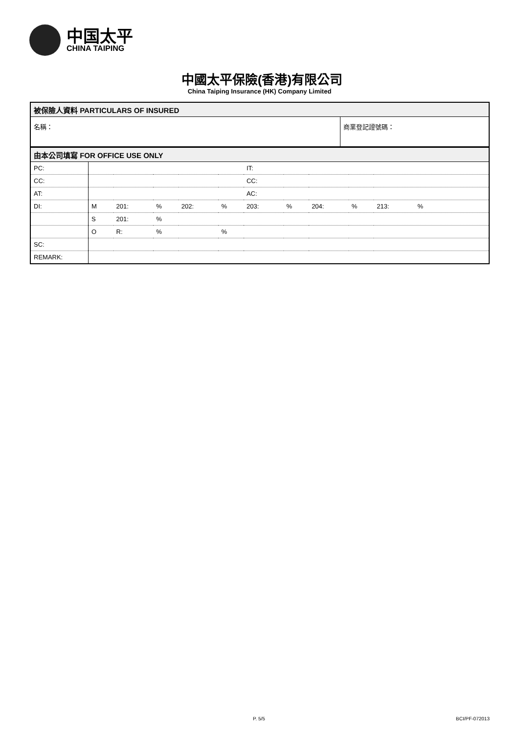中国太平
CHINA TAIPING
中國太平保險(香港)有限公司
China Taiping Insurance (HK) Company Limited
| 被保險人資料 PARTICULARS OF INSURED | |
| 名稱： | 商業登記證號碼： |
| 由本公司填寫 FOR OFFICE USE ONLY | | | | | | | | | | |
| PC: | | | | | | IT: | | | | |
| CC: | | | | | | CC: | | | | |
| AT: | | | | | | AC: | | | | |
| DI: | M | 201: | % | 202: | % | 203: | % | 204: | % | 213: % |
| | S | 201: | % | | | | | | | |
| | O | R: | % | | % | | | | | |
| SC: | | | | | | | | | | |
| REMARK: | | | | | | | | | | |
P. 5/5 BCI/PF-072013